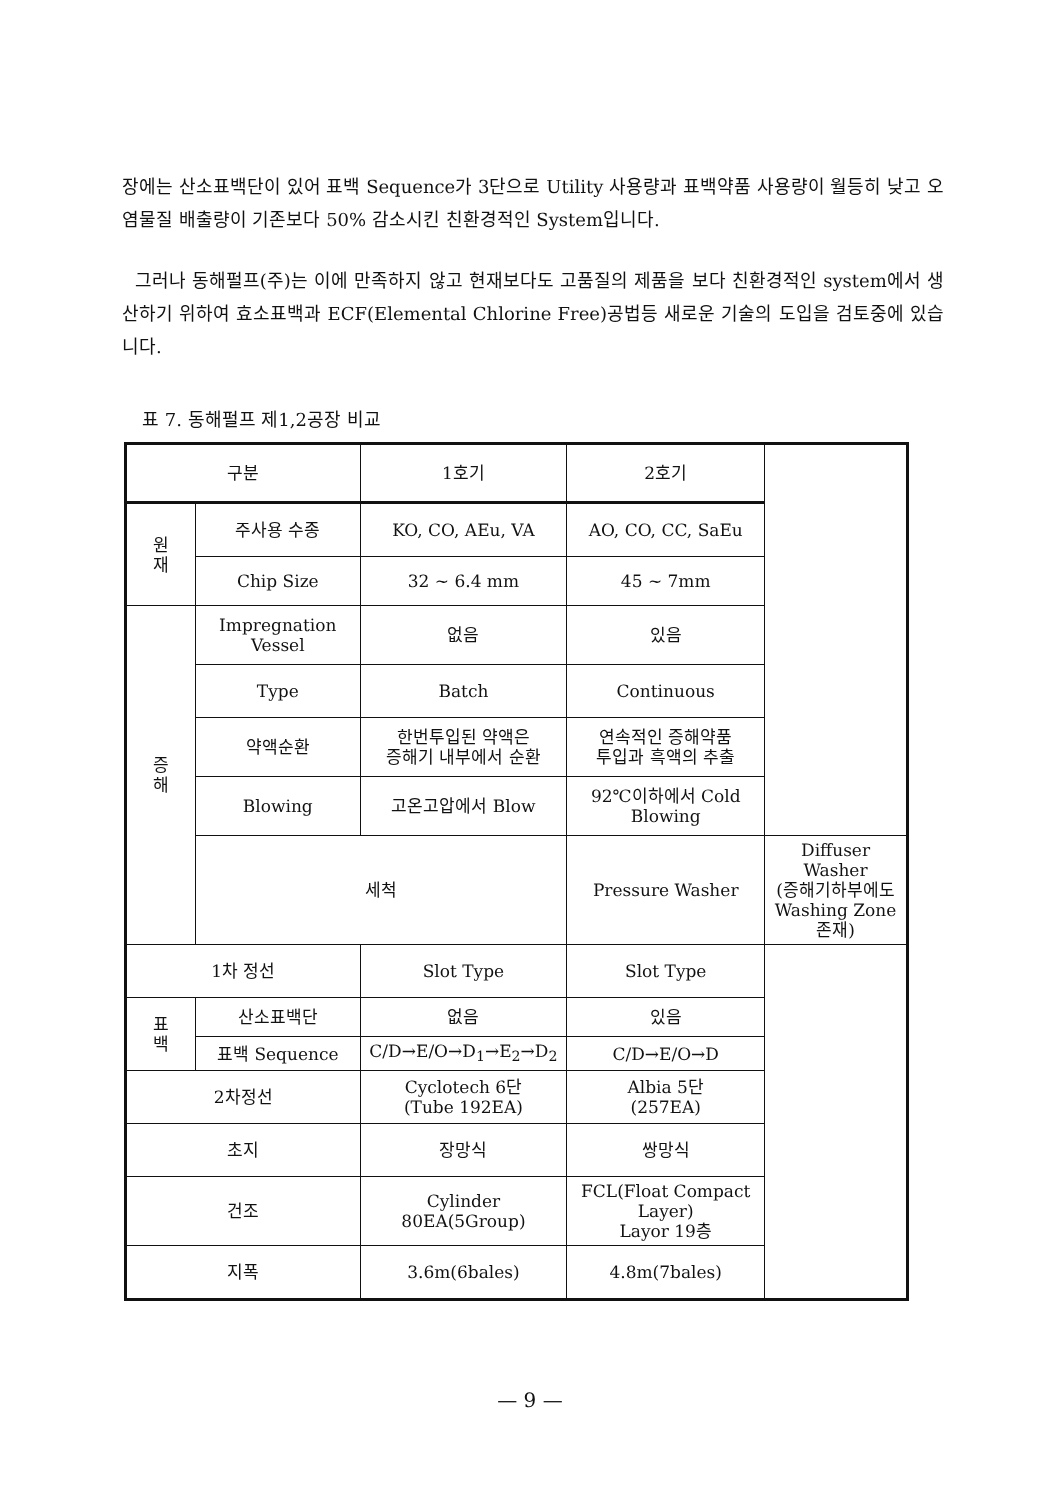장에는 산소표백단이 있어 표백 Sequence가 3단으로 Utility 사용량과 표백약품 사용량이 월등히 낮고 오염물질 배출량이 기존보다 50% 감소시킨 친환경적인 System입니다.
그러나 동해펄프(주)는 이에 만족하지 않고 현재보다도 고품질의 제품을 보다 친환경적인 system에서 생산하기 위하여 효소표백과 ECF(Elemental Chlorine Free)공법등 새로운 기술의 도입을 검토중에 있습니다.
표 7. 동해펄프 제1,2공장 비교
| 구분 | | 1호기 | 2호기 | |
| 원 재 | 주사용 수종 | KO, CO, AEu, VA | AO, CO, CC, SaEu | |
| | Chip Size | 32 ~ 6.4 mm | 45 ~ 7mm | |
| 증 해 | Impregnation Vessel | 없음 | 있음 | |
| | Type | Batch | Continuous | |
| | 약액순환 | 한번투입된 약액은 증해기 내부에서 순환 | 연속적인 증해약품 투입과 흑액의 추출 | |
| | Blowing | 고온고압에서 Blow | 92℃이하에서 Cold Blowing | |
| | 세척 | | Pressure Washer | Diffuser Washer (증해기하부에도 Washing Zone 존재) |
| 1차 정선 | | Slot Type | Slot Type | |
| 표 백 | 산소표백단 | 없음 | 있음 | |
| | 표백 Sequence | C/D→E/O→D<sub>1</sub>→E<sub>2</sub>→D<sub>2</sub> | C/D→E/O→D | |
| 2차정선 | | Cyclotech 6단 (Tube 192EA) | Albia 5단 (257EA) | |
| 초지 | | 장망식 | 쌍망식 | |
| 건조 | | Cylinder 80EA(5Group) | FCL(Float Compact Layer) Layor 19층 | |
| 지폭 | | 3.6m(6bales) | 4.8m(7bales) | |
— 9 —